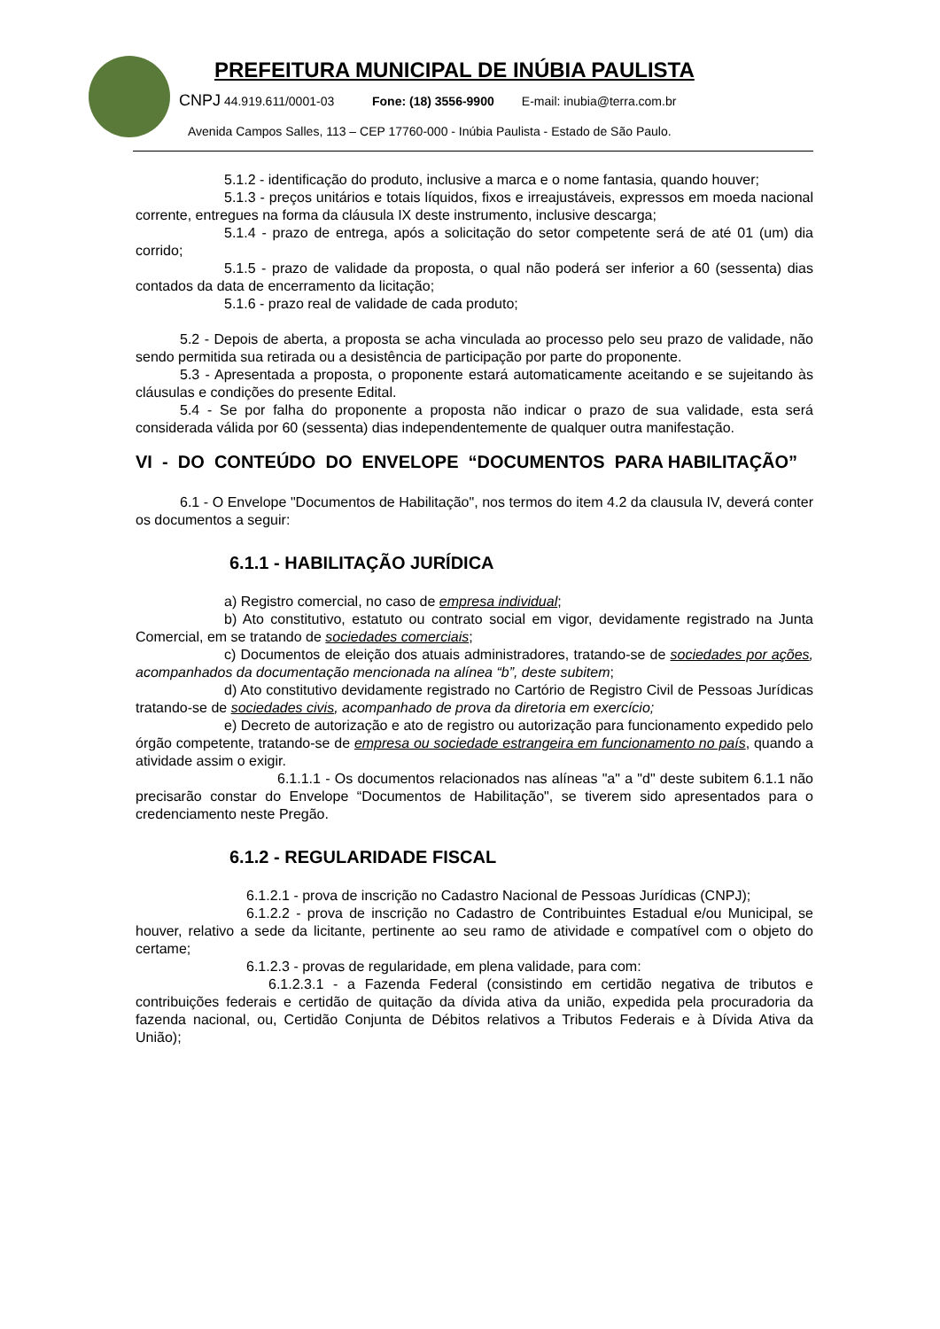PREFEITURA MUNICIPAL DE INÚBIA PAULISTA
CNPJ 44.919.611/0001-03 Fone: (18) 3556-9900 E-mail: inubia@terra.com.br
Avenida Campos Salles, 113 – CEP 17760-000 - Inúbia Paulista - Estado de São Paulo.
5.1.2 - identificação do produto, inclusive a marca e o nome fantasia, quando houver;
5.1.3 - preços unitários e totais líquidos, fixos e irreajustáveis, expressos em moeda nacional corrente, entregues na forma da cláusula IX deste instrumento, inclusive descarga;
5.1.4 - prazo de entrega, após a solicitação do setor competente será de até 01 (um) dia corrido;
5.1.5 - prazo de validade da proposta, o qual não poderá ser inferior a 60 (sessenta) dias contados da data de encerramento da licitação;
5.1.6 - prazo real de validade de cada produto;
5.2 - Depois de aberta, a proposta se acha vinculada ao processo pelo seu prazo de validade, não sendo permitida sua retirada ou a desistência de participação por parte do proponente.
5.3 - Apresentada a proposta, o proponente estará automaticamente aceitando e se sujeitando às cláusulas e condições do presente Edital.
5.4 - Se por falha do proponente a proposta não indicar o prazo de sua validade, esta será considerada válida por 60 (sessenta) dias independentemente de qualquer outra manifestação.
VI - DO CONTEÚDO DO ENVELOPE “DOCUMENTOS PARA HABILITAÇÃO”
6.1 - O Envelope "Documentos de Habilitação", nos termos do item 4.2 da clausula IV, deverá conter os documentos a seguir:
6.1.1 - HABILITAÇÃO JURÍDICA
a) Registro comercial, no caso de empresa individual;
b) Ato constitutivo, estatuto ou contrato social em vigor, devidamente registrado na Junta Comercial, em se tratando de sociedades comerciais;
c) Documentos de eleição dos atuais administradores, tratando-se de sociedades por ações, acompanhados da documentação mencionada na alínea “b”, deste subitem;
d) Ato constitutivo devidamente registrado no Cartório de Registro Civil de Pessoas Jurídicas tratando-se de sociedades civis, acompanhado de prova da diretoria em exercício;
e) Decreto de autorização e ato de registro ou autorização para funcionamento expedido pelo órgão competente, tratando-se de empresa ou sociedade estrangeira em funcionamento no país, quando a atividade assim o exigir.
6.1.1.1 - Os documentos relacionados nas alíneas "a" a "d" deste subitem 6.1.1 não precisarão constar do Envelope “Documentos de Habilitação", se tiverem sido apresentados para o credenciamento neste Pregão.
6.1.2 - REGULARIDADE FISCAL
6.1.2.1 - prova de inscrição no Cadastro Nacional de Pessoas Jurídicas (CNPJ);
6.1.2.2 - prova de inscrição no Cadastro de Contribuintes Estadual e/ou Municipal, se houver, relativo a sede da licitante, pertinente ao seu ramo de atividade e compatível com o objeto do certame;
6.1.2.3 - provas de regularidade, em plena validade, para com:
6.1.2.3.1 - a Fazenda Federal (consistindo em certidão negativa de tributos e contribuições federais e certidão de quitação da dívida ativa da união, expedida pela procuradoria da fazenda nacional, ou, Certidão Conjunta de Débitos relativos a Tributos Federais e à Dívida Ativa da União);